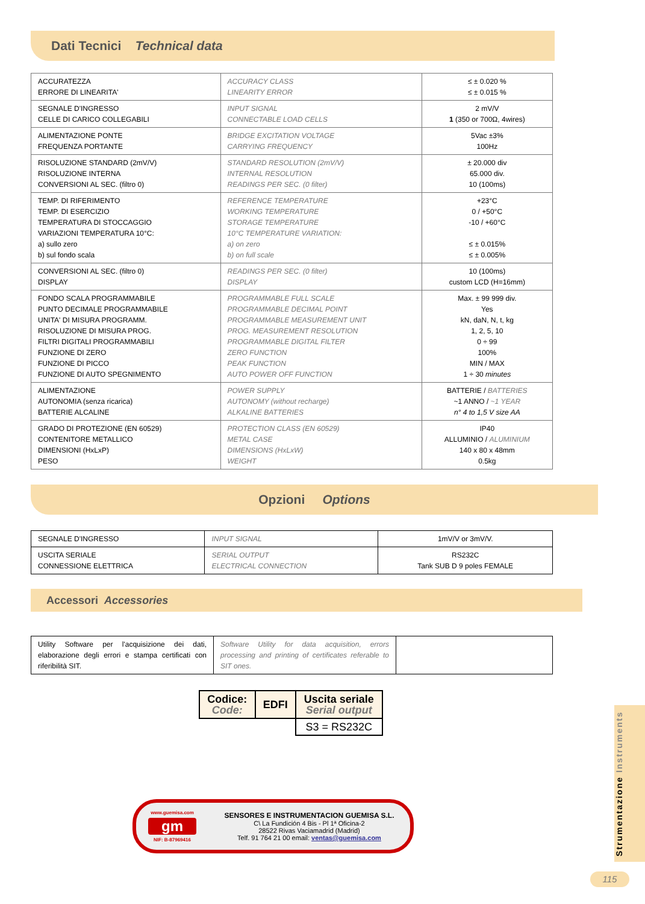Dati Tecnici Technical data
| ACCURATEZZA ERRORE DI LINEARITA' | ACCURACY CLASS LINEARITY ERROR | ≤ ± 0.020 % ≤ ± 0.015 % |
| SEGNALE D'INGRESSO CELLE DI CARICO COLLEGABILI | INPUT SIGNAL CONNECTABLE LOAD CELLS | 2 mV/V 1 (350 or 700Ω, 4wires) |
| ALIMENTAZIONE PONTE FREQUENZA PORTANTE | BRIDGE EXCITATION VOLTAGE CARRYING FREQUENCY | 5Vac ±3% 100Hz |
| RISOLUZIONE STANDARD (2mV/V) RISOLUZIONE INTERNA CONVERSIONI AL SEC. (filtro 0) | STANDARD RESOLUTION (2mV/V) INTERNAL RESOLUTION READINGS PER SEC. (0 filter) | ± 20.000 div 65.000 div. 10 (100ms) |
| TEMP. DI RIFERIMENTO TEMP. DI ESERCIZIO TEMPERATURA DI STOCCAGGIO VARIAZIONI TEMPERATURA 10°C: a) sullo zero b) sul fondo scala | REFERENCE TEMPERATURE WORKING TEMPERATURE STORAGE TEMPERATURE 10°C TEMPERATURE VARIATION: a) on zero b) on full scale | +23°C 0 / +50°C -10 / +60°C ≤ ± 0.015% ≤ ± 0.005% |
| CONVERSIONI AL SEC. (filtro 0) DISPLAY | READINGS PER SEC. (0 filter) DISPLAY | 10 (100ms) custom LCD (H=16mm) |
| FONDO SCALA PROGRAMMABILE PUNTO DECIMALE PROGRAMMABILE UNITA' DI MISURA PROGRAMM. RISOLUZIONE DI MISURA PROG. FILTRI DIGITALI PROGRAMMABILI FUNZIONE DI ZERO FUNZIONE DI PICCO FUNZIONE DI AUTO SPEGNIMENTO | PROGRAMMABLE FULL SCALE PROGRAMMABLE DECIMAL POINT PROGRAMMABLE MEASUREMENT UNIT PROG. MEASUREMENT RESOLUTION PROGRAMMABLE DIGITAL FILTER ZERO FUNCTION PEAK FUNCTION AUTO POWER OFF FUNCTION | Max. ± 99 999 div. Yes kN, daN, N, t, kg 1, 2, 5, 10 0 ÷ 99 100% MIN / MAX 1 ÷ 30 minutes |
| ALIMENTAZIONE AUTONOMIA (senza ricarica) BATTERIE ALCALINE | POWER SUPPLY AUTONOMY (without recharge) ALKALINE BATTERIES | BATTERIE / BATTERIES ~1 ANNO / ~1 YEAR n° 4 to 1,5 V size AA |
| GRADO DI PROTEZIONE (EN 60529) CONTENITORE METALLICO DIMENSIONI (HxLxP) PESO | PROTECTION CLASS (EN 60529) METAL CASE DIMENSIONS (HxLxW) WEIGHT | IP40 ALLUMINIO / ALUMINIUM 140 x 80 x 48mm 0.5kg |
Opzioni Options
| SEGNALE D'INGRESSO | INPUT SIGNAL | 1mV/V or 3mV/V. |
| USCITA SERIALE CONNESSIONE ELETTRICA | SERIAL OUTPUT ELECTRICAL CONNECTION | RS232C Tank SUB D 9 poles FEMALE |
Accessori Accessories
| Utility Software per l'acquisizione dei dati, elaborazione degli errori e stampa certificati con riferibilità SIT. | Software Utility for data acquisition, errors processing and printing of certificates referable to SIT ones. | |
| Codice: Code: | EDFI | Uscita seriale Serial output |
| | | S3 = RS232C |
www.guemisa.com
gm
NIF: B-87969416
SENSORES E INSTRUMENTACION GUEMISA S.L.
C\ La Fundición 4 Bis - Pl 1ª Oficina-2
28522 Rivas Vaciamadrid (Madrid)
Telf. 91 764 21 00 email: ventas@guemisa.com
Strumentazione Instruments
115